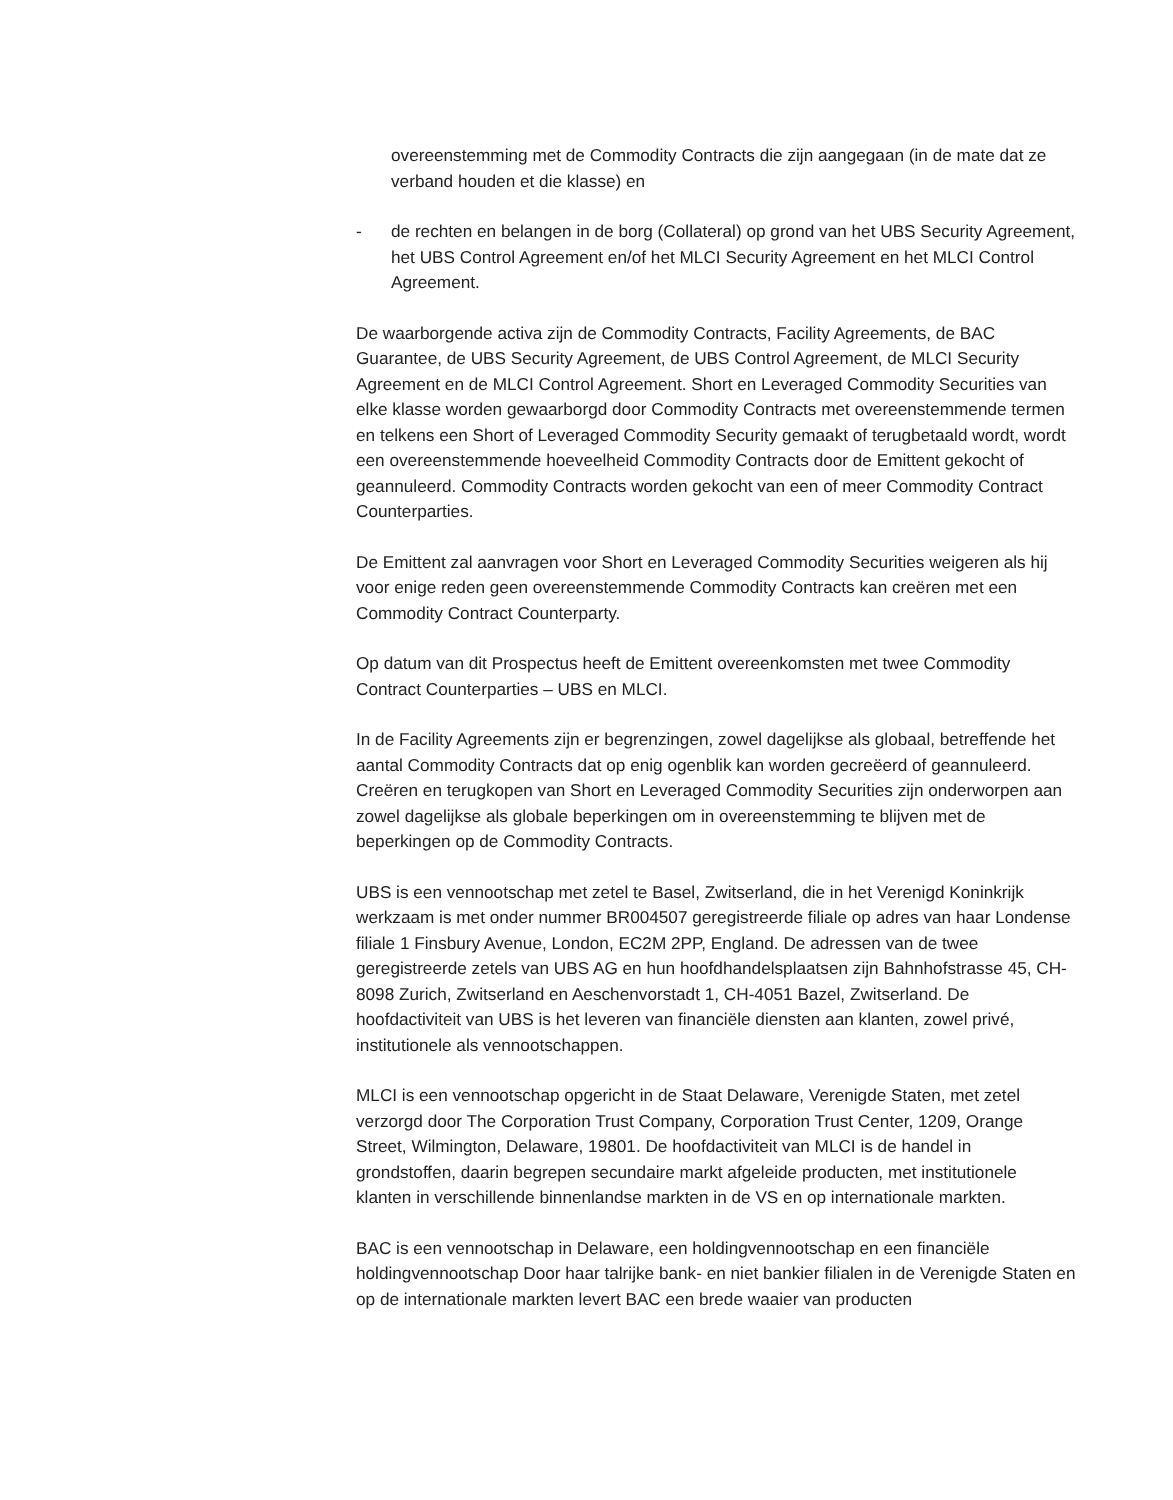overeenstemming met de Commodity Contracts die zijn aangegaan (in de mate dat ze verband houden et die klasse) en
- de rechten en belangen in de borg (Collateral) op grond van het UBS Security Agreement, het UBS Control Agreement en/of het MLCI Security Agreement en het MLCI Control Agreement.
De waarborgende activa zijn de Commodity Contracts, Facility Agreements, de BAC Guarantee, de UBS Security Agreement, de UBS Control Agreement, de MLCI Security Agreement en de MLCI Control Agreement. Short en Leveraged Commodity Securities van elke klasse worden gewaarborgd door Commodity Contracts met overeenstemmende termen en telkens een Short of Leveraged Commodity Security gemaakt of terugbetaald wordt, wordt een overeenstemmende hoeveelheid Commodity Contracts door de Emittent gekocht of geannuleerd. Commodity Contracts worden gekocht van een of meer Commodity Contract Counterparties.
De Emittent zal aanvragen voor Short en Leveraged Commodity Securities weigeren als hij voor enige reden geen overeenstemmende Commodity Contracts kan creëren met een Commodity Contract Counterparty.
Op datum van dit Prospectus heeft de Emittent overeenkomsten met twee Commodity Contract Counterparties – UBS en MLCI.
In de Facility Agreements zijn er begrenzingen, zowel dagelijkse als globaal, betreffende het aantal Commodity Contracts dat op enig ogenblik kan worden gecreëerd of geannuleerd. Creëren en terugkopen van Short en Leveraged Commodity Securities zijn onderworpen aan zowel dagelijkse als globale beperkingen om in overeenstemming te blijven met de beperkingen op de Commodity Contracts.
UBS is een vennootschap met zetel te Basel, Zwitserland, die in het Verenigd Koninkrijk werkzaam is met onder nummer BR004507 geregistreerde filiale op adres van haar Londense filiale 1 Finsbury Avenue, London, EC2M 2PP, England. De adressen van de twee geregistreerde zetels van UBS AG en hun hoofdhandelsplaatsen zijn Bahnhofstrasse 45, CH-8098 Zurich, Zwitserland en Aeschenvorstadt 1, CH-4051 Bazel, Zwitserland. De hoofdactiviteit van UBS is het leveren van financiële diensten aan klanten, zowel privé, institutionele als vennootschappen.
MLCI is een vennootschap opgericht in de Staat Delaware, Verenigde Staten, met zetel verzorgd door The Corporation Trust Company, Corporation Trust Center, 1209, Orange Street, Wilmington, Delaware, 19801. De hoofdactiviteit van MLCI is de handel in grondstoffen, daarin begrepen secundaire markt afgeleide producten, met institutionele klanten in verschillende binnenlandse markten in de VS en op internationale markten.
BAC is een vennootschap in Delaware, een holdingvennootschap en een financiële holdingvennootschap Door haar talrijke bank- en niet bankier filialen in de Verenigde Staten en op de internationale markten levert BAC een brede waaier van producten